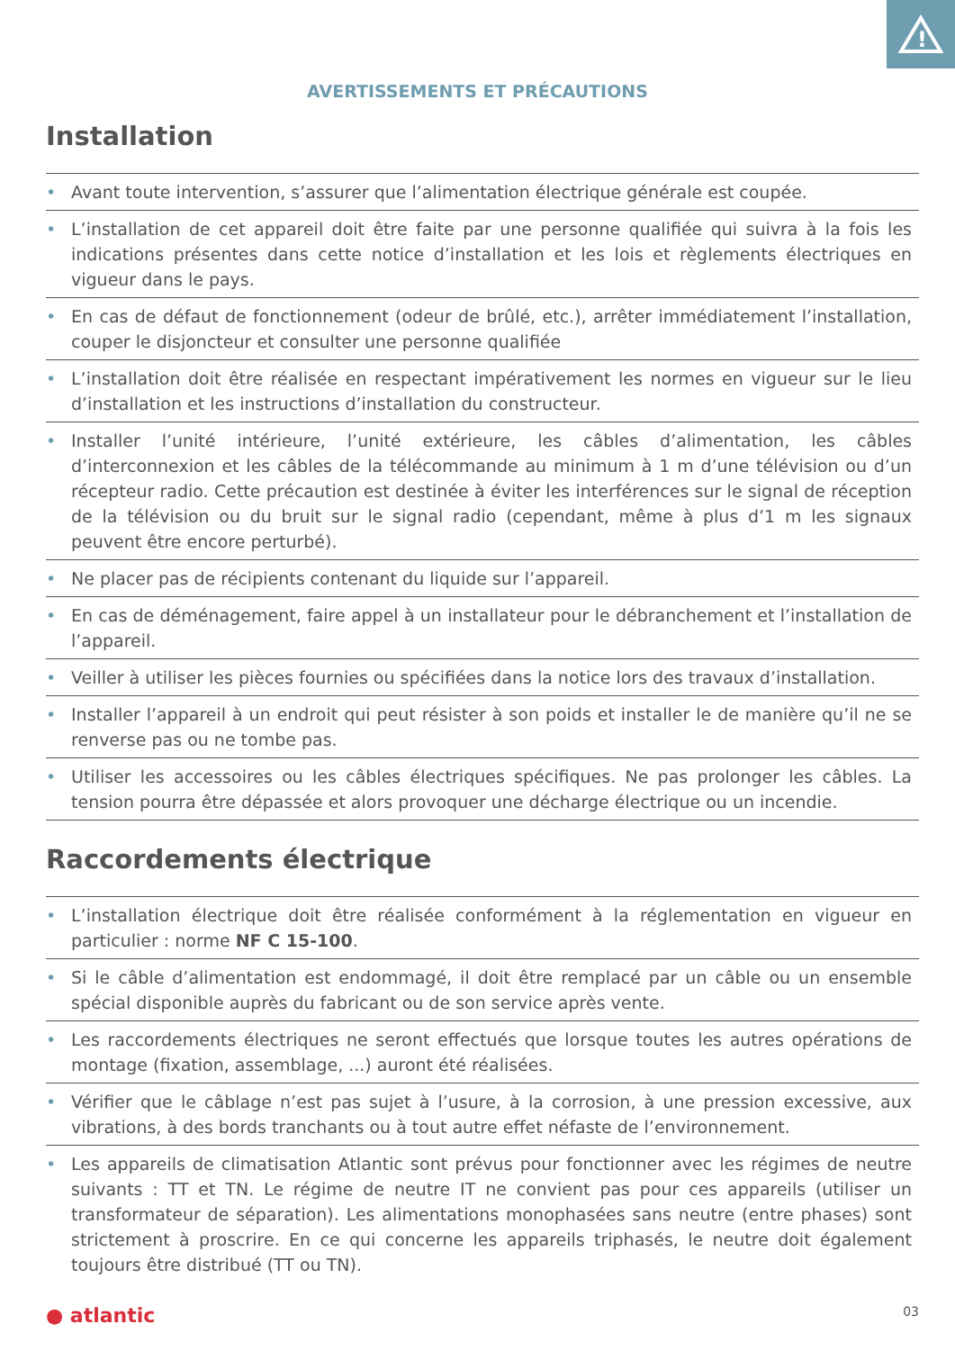!
AVERTISSEMENTS ET PRÉCAUTIONS
Installation
• Avant toute intervention, s’assurer que l’alimentation électrique générale est coupée.
• L’installation de cet appareil doit être faite par une personne qualifiée qui suivra à la fois les indications présentes dans cette notice d’installation et les lois et règlements électriques en vigueur dans le pays.
• En cas de défaut de fonctionnement (odeur de brûlé, etc.), arrêter immédiatement l’installation, couper le disjoncteur et consulter une personne qualifiée
• L’installation doit être réalisée en respectant impérativement les normes en vigueur sur le lieu d’installation et les instructions d’installation du constructeur.
• Installer l’unité intérieure, l’unité extérieure, les câbles d’alimentation, les câbles d’interconnexion et les câbles de la télécommande au minimum à 1 m d’une télévision ou d’un récepteur radio. Cette précaution est destinée à éviter les interférences sur le signal de réception de la télévision ou du bruit sur le signal radio (cependant, même à plus d’1 m les signaux peuvent être encore perturbé).
• Ne placer pas de récipients contenant du liquide sur l’appareil.
• En cas de déménagement, faire appel à un installateur pour le débranchement et l’installation de l’appareil.
• Veiller à utiliser les pièces fournies ou spécifiées dans la notice lors des travaux d’installation.
• Installer l’appareil à un endroit qui peut résister à son poids et installer le de manière qu’il ne se renverse pas ou ne tombe pas.
• Utiliser les accessoires ou les câbles électriques spécifiques. Ne pas prolonger les câbles. La tension pourra être dépassée et alors provoquer une décharge électrique ou un incendie.
Raccordements électrique
• L’installation électrique doit être réalisée conformément à la réglementation en vigueur en particulier : norme NF C 15-100.
• Si le câble d’alimentation est endommagé, il doit être remplacé par un câble ou un ensemble spécial disponible auprès du fabricant ou de son service après vente.
• Les raccordements électriques ne seront effectués que lorsque toutes les autres opérations de montage (fixation, assemblage, ...) auront été réalisées.
• Vérifier que le câblage n’est pas sujet à l’usure, à la corrosion, à une pression excessive, aux vibrations, à des bords tranchants ou à tout autre effet néfaste de l’environnement.
• Les appareils de climatisation Atlantic sont prévus pour fonctionner avec les régimes de neutre suivants : TT et TN. Le régime de neutre IT ne convient pas pour ces appareils (utiliser un transformateur de séparation). Les alimentations monophasées sans neutre (entre phases) sont strictement à proscrire. En ce qui concerne les appareils triphasés, le neutre doit également toujours être distribué (TT ou TN).
● atlantic 03